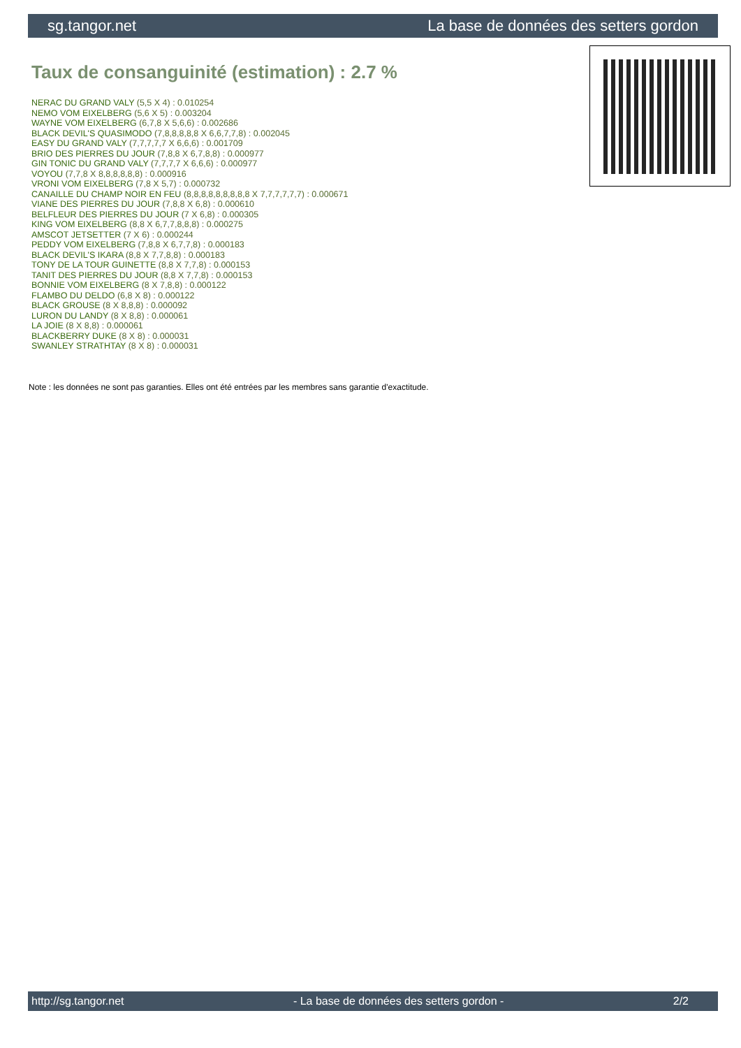sg.tangor.net La base de données des setters gordon
Taux de consanguinité (estimation) : 2.7 %
NERAC DU GRAND VALY (5,5 X 4) : 0.010254
NEMO VOM EIXELBERG (5,6 X 5) : 0.003204
WAYNE VOM EIXELBERG (6,7,8 X 5,6,6) : 0.002686
BLACK DEVIL'S QUASIMODO (7,8,8,8,8,8 X 6,6,7,7,8) : 0.002045
EASY DU GRAND VALY (7,7,7,7,7 X 6,6,6) : 0.001709
BRIO DES PIERRES DU JOUR (7,8,8 X 6,7,8,8) : 0.000977
GIN TONIC DU GRAND VALY (7,7,7,7 X 6,6,6) : 0.000977
VOYOU (7,7,8 X 8,8,8,8,8,8) : 0.000916
VRONI VOM EIXELBERG (7,8 X 5,7) : 0.000732
CANAILLE DU CHAMP NOIR EN FEU (8,8,8,8,8,8,8,8,8 X 7,7,7,7,7,7) : 0.000671
VIANE DES PIERRES DU JOUR (7,8,8 X 6,8) : 0.000610
BELFLEUR DES PIERRES DU JOUR (7 X 6,8) : 0.000305
KING VOM EIXELBERG (8,8 X 6,7,7,8,8,8) : 0.000275
AMSCOT JETSETTER (7 X 6) : 0.000244
PEDDY VOM EIXELBERG (7,8,8 X 6,7,7,8) : 0.000183
BLACK DEVIL'S IKARA (8,8 X 7,7,8,8) : 0.000183
TONY DE LA TOUR GUINETTE (8,8 X 7,7,8) : 0.000153
TANIT DES PIERRES DU JOUR (8,8 X 7,7,8) : 0.000153
BONNIE VOM EIXELBERG (8 X 7,8,8) : 0.000122
FLAMBO DU DELDO (6,8 X 8) : 0.000122
BLACK GROUSE (8 X 8,8,8) : 0.000092
LURON DU LANDY (8 X 8,8) : 0.000061
LA JOIE (8 X 8,8) : 0.000061
BLACKBERRY DUKE (8 X 8) : 0.000031
SWANLEY STRATHTAY (8 X 8) : 0.000031
Note : les données ne sont pas garanties. Elles ont été entrées par les membres sans garantie d'exactitude.
http://sg.tangor.net - La base de données des setters gordon - 2/2